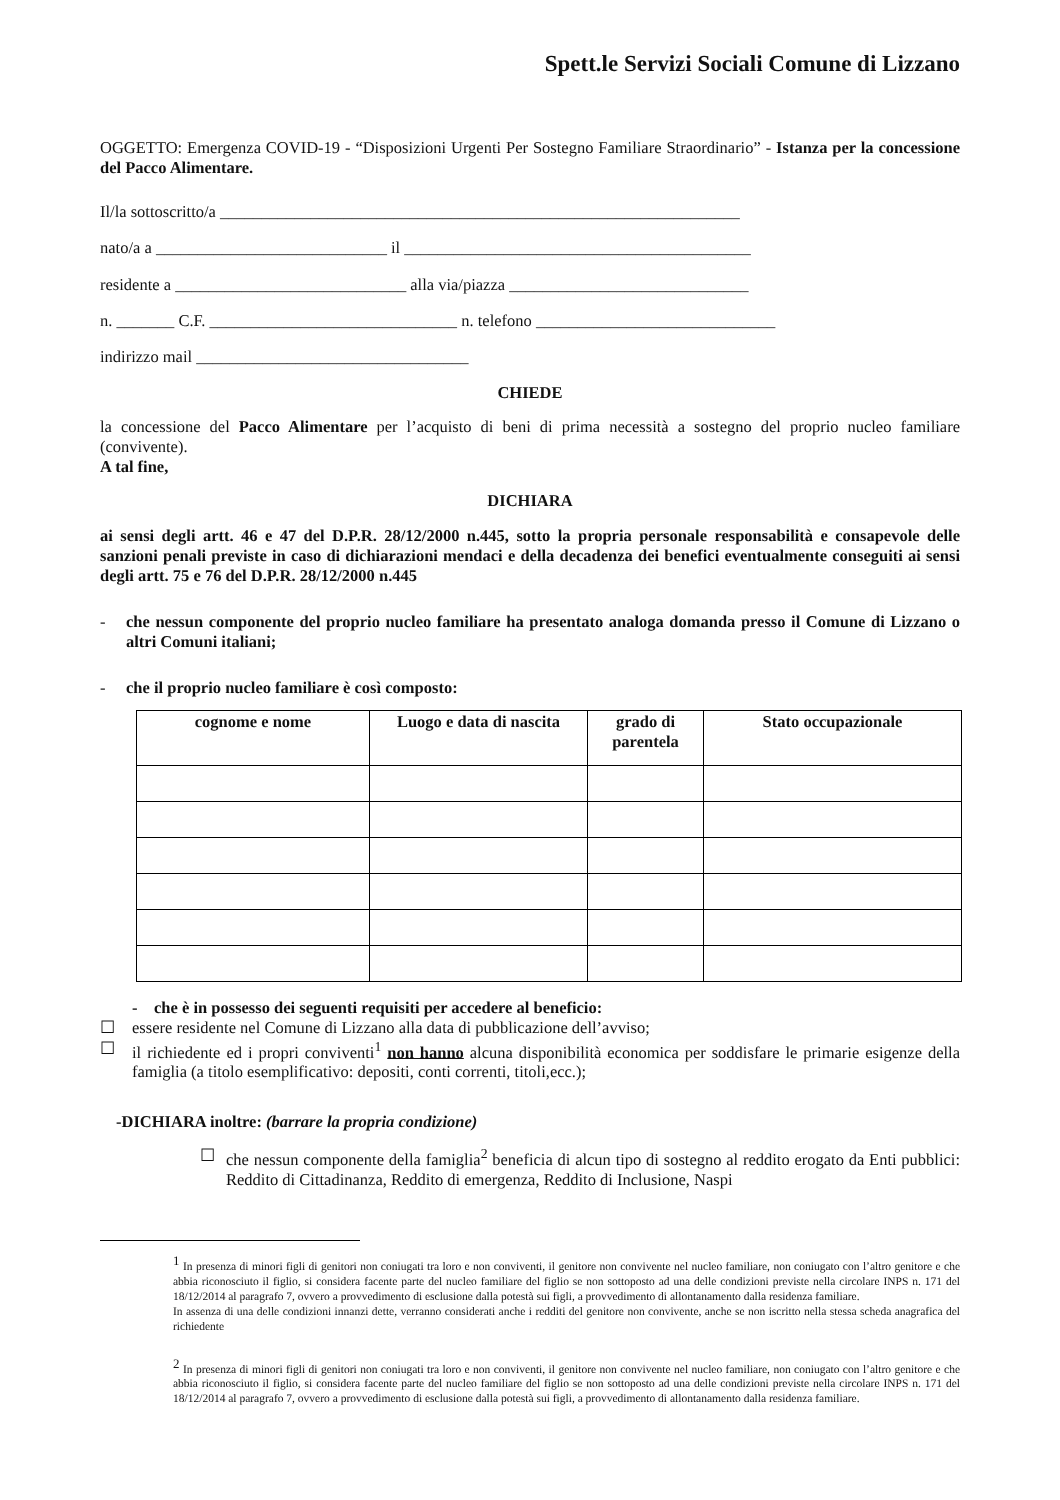Spett.le Servizi Sociali Comune di Lizzano
OGGETTO: Emergenza COVID-19 - “Disposizioni Urgenti Per Sostegno Familiare Straordinario” - Istanza per la concessione del Pacco Alimentare.
Il/la sottoscritto/a _______________________________________________________________
nato/a a ____________________________ il __________________________________________
residente a ____________________________ alla via/piazza _____________________________
n. _______ C.F. ______________________________ n. telefono _____________________________
indirizzo mail _________________________________
CHIEDE
la concessione del Pacco Alimentare per l’acquisto di beni di prima necessità a sostegno del proprio nucleo familiare (convivente).
A tal fine,
DICHIARA
ai sensi degli artt. 46 e 47 del D.P.R. 28/12/2000 n.445, sotto la propria personale responsabilità e consapevole delle sanzioni penali previste in caso di dichiarazioni mendaci e della decadenza dei benefici eventualmente conseguiti ai sensi degli artt. 75 e 76 del D.P.R. 28/12/2000 n.445
- che nessun componente del proprio nucleo familiare ha presentato analoga domanda presso il Comune di Lizzano o altri Comuni italiani;
- che il proprio nucleo familiare è così composto:
| cognome e nome | Luogo e data di nascita | grado di parentela | Stato occupazionale |
| --- | --- | --- | --- |
- che è in possesso dei seguenti requisiti per accedere al beneficio:
☐ essere residente nel Comune di Lizzano alla data di pubblicazione dell’avviso;
☐ il richiedente ed i propri conviventi<sup>1</sup> non hanno alcuna disponibilità economica per soddisfare le primarie esigenze della famiglia (a titolo esemplificativo: depositi, conti correnti, titoli,ecc.);
-DICHIARA inoltre: (barrare la propria condizione)
☐ che nessun componente della famiglia<sup>2</sup> beneficia di alcun tipo di sostegno al reddito erogato da Enti pubblici: Reddito di Cittadinanza, Reddito di emergenza, Reddito di Inclusione, Naspi
<sup>1</sup> In presenza di minori figli di genitori non coniugati tra loro e non conviventi, il genitore non convivente nel nucleo familiare, non coniugato con l’altro genitore e che abbia riconosciuto il figlio, si considera facente parte del nucleo familiare del figlio se non sottoposto ad una delle condizioni previste nella circolare INPS n. 171 del 18/12/2014 al paragrafo 7, ovvero a provvedimento di esclusione dalla potestà sui figli, a provvedimento di allontanamento dalla residenza familiare.
In assenza di una delle condizioni innanzi dette, verranno considerati anche i redditi del genitore non convivente, anche se non iscritto nella stessa scheda anagrafica del richiedente
<sup>2</sup> In presenza di minori figli di genitori non coniugati tra loro e non conviventi, il genitore non convivente nel nucleo familiare, non coniugato con l’altro genitore e che abbia riconosciuto il figlio, si considera facente parte del nucleo familiare del figlio se non sottoposto ad una delle condizioni previste nella circolare INPS n. 171 del 18/12/2014 al paragrafo 7, ovvero a provvedimento di esclusione dalla potestà sui figli, a provvedimento di allontanamento dalla residenza familiare.